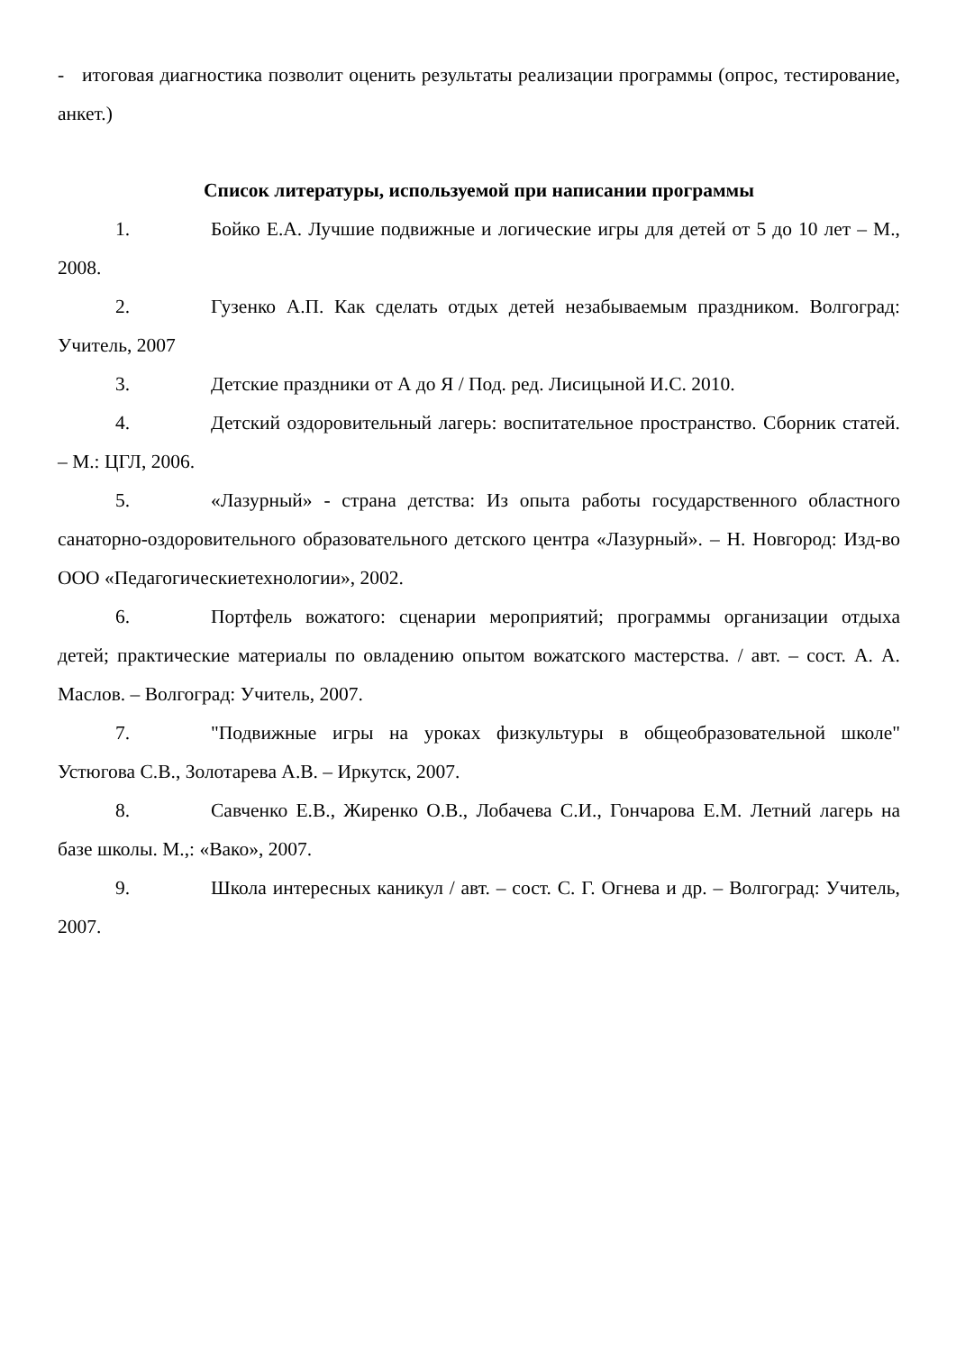- итоговая диагностика позволит оценить результаты реализации программы (опрос, тестирование, анкет.)
Список литературы, используемой при написании программы
1. Бойко Е.А. Лучшие подвижные и логические игры для детей от 5 до 10 лет – М., 2008.
2. Гузенко А.П. Как сделать отдых детей незабываемым праздником. Волгоград: Учитель, 2007
3. Детские праздники от А до Я / Под. ред. Лисицыной И.С. 2010.
4. Детский оздоровительный лагерь: воспитательное пространство. Сборник статей. – М.: ЦГЛ, 2006.
5. «Лазурный» - страна детства: Из опыта работы государственного областного санаторно-оздоровительного образовательного детского центра «Лазурный». – Н. Новгород: Изд-во ООО «Педагогическиетехнологии», 2002.
6. Портфель вожатого: сценарии мероприятий; программы организации отдыха детей; практические материалы по овладению опытом вожатского мастерства. / авт. – сост. А. А. Маслов. – Волгоград: Учитель, 2007.
7. "Подвижные игры на уроках физкультуры в общеобразовательной школе" Устюгова С.В., Золотарева А.В. – Иркутск, 2007.
8. Савченко Е.В., Жиренко О.В., Лобачева С.И., Гончарова Е.М. Летний лагерь на базе школы. М.,: «Вако», 2007.
9. Школа интересных каникул / авт. – сост. С. Г. Огнева и др. – Волгоград: Учитель, 2007.